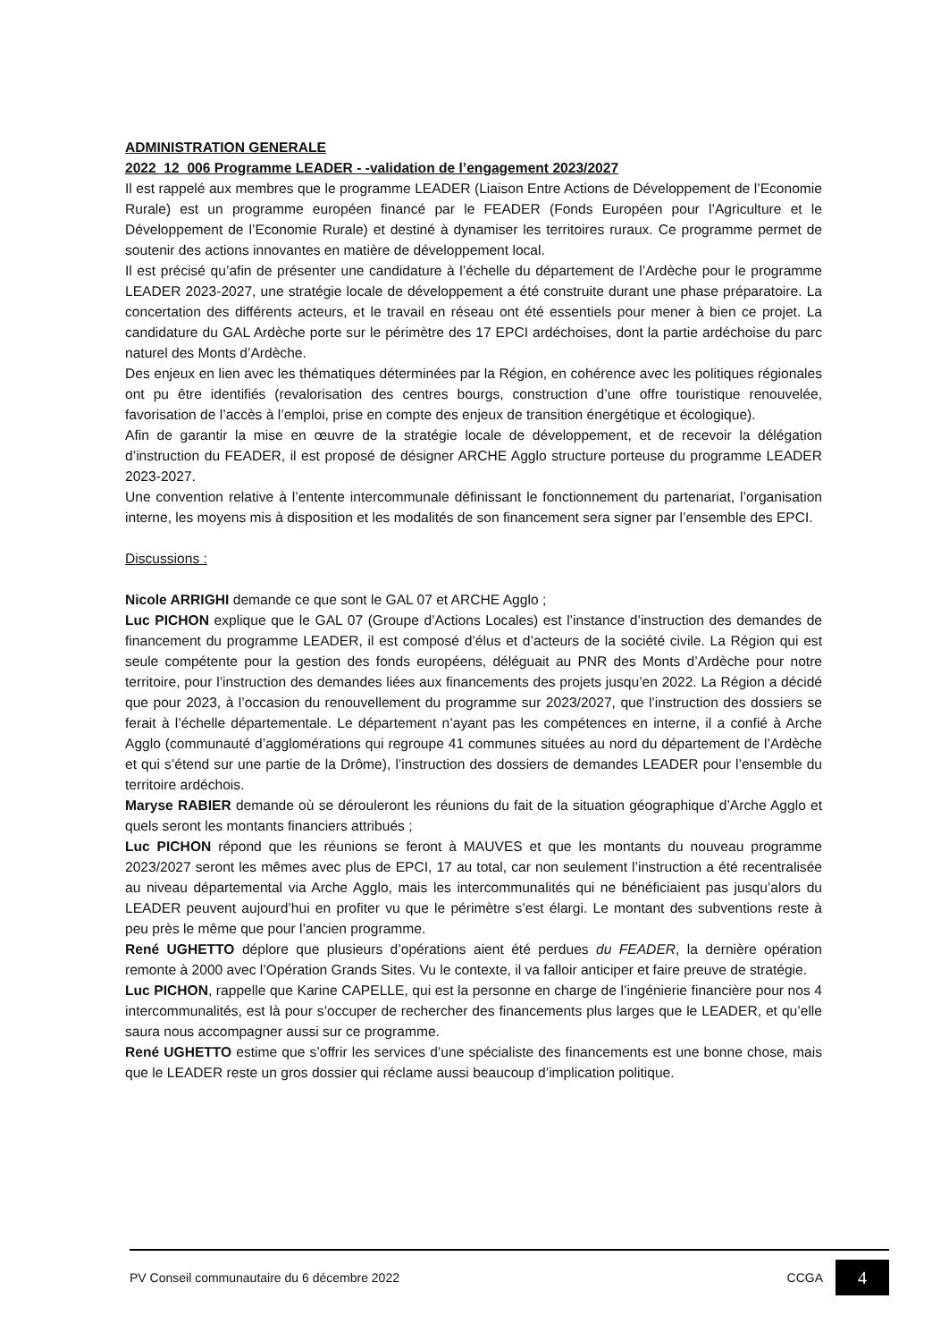ADMINISTRATION GENERALE
2022_12_006 Programme LEADER - -validation de l’engagement 2023/2027
Il est rappelé aux membres que le programme LEADER (Liaison Entre Actions de Développement de l’Economie Rurale) est un programme européen financé par le FEADER (Fonds Européen pour l’Agriculture et le Développement de l’Economie Rurale) et destiné à dynamiser les territoires ruraux. Ce programme permet de soutenir des actions innovantes en matière de développement local.
Il est précisé qu’afin de présenter une candidature à l’échelle du département de l’Ardèche pour le programme LEADER 2023-2027, une stratégie locale de développement a été construite durant une phase préparatoire. La concertation des différents acteurs, et le travail en réseau ont été essentiels pour mener à bien ce projet. La candidature du GAL Ardèche porte sur le périmètre des 17 EPCI ardéchoises, dont la partie ardéchoise du parc naturel des Monts d’Ardèche.
Des enjeux en lien avec les thématiques déterminées par la Région, en cohérence avec les politiques régionales ont pu être identifiés (revalorisation des centres bourgs, construction d’une offre touristique renouvelée, favorisation de l’accès à l’emploi, prise en compte des enjeux de transition énergétique et écologique).
Afin de garantir la mise en œuvre de la stratégie locale de développement, et de recevoir la délégation d’instruction du FEADER, il est proposé de désigner ARCHE Agglo structure porteuse du programme LEADER 2023-2027.
Une convention relative à l’entente intercommunale définissant le fonctionnement du partenariat, l’organisation interne, les moyens mis à disposition et les modalités de son financement sera signer par l’ensemble des EPCI.
Discussions :
Nicole ARRIGHI demande ce que sont le GAL 07 et ARCHE Agglo ;
Luc PICHON explique que le GAL 07 (Groupe d’Actions Locales) est l’instance d’instruction des demandes de financement du programme LEADER, il est composé d’élus et d’acteurs de la société civile. La Région qui est seule compétente pour la gestion des fonds européens, déléguait au PNR des Monts d’Ardèche pour notre territoire, pour l’instruction des demandes liées aux financements des projets jusqu’en 2022. La Région a décidé que pour 2023, à l’occasion du renouvellement du programme sur 2023/2027, que l’instruction des dossiers se ferait à l’échelle départementale. Le département n’ayant pas les compétences en interne, il a confié à Arche Agglo (communauté d’agglomérations qui regroupe 41 communes situées au nord du département de l’Ardèche et qui s’étend sur une partie de la Drôme), l’instruction des dossiers de demandes LEADER pour l’ensemble du territoire ardéchois.
Maryse RABIER demande où se dérouleront les réunions du fait de la situation géographique d’Arche Agglo et quels seront les montants financiers attribués ;
Luc PICHON répond que les réunions se feront à MAUVES et que les montants du nouveau programme 2023/2027 seront les mêmes avec plus de EPCI, 17 au total, car non seulement l’instruction a été recentralisée au niveau départemental via Arche Agglo, mais les intercommunalités qui ne bénéficiaient pas jusqu’alors du LEADER peuvent aujourd’hui en profiter vu que le périmètre s’est élargi. Le montant des subventions reste à peu près le même que pour l’ancien programme.
René UGHETTO déplore que plusieurs d’opérations aient été perdues du FEADER, la dernière opération remonte à 2000 avec l’Opération Grands Sites. Vu le contexte, il va falloir anticiper et faire preuve de stratégie.
Luc PICHON, rappelle que Karine CAPELLE, qui est la personne en charge de l’ingénierie financière pour nos 4 intercommunalités, est là pour s’occuper de rechercher des financements plus larges que le LEADER, et qu’elle saura nous accompagner aussi sur ce programme.
René UGHETTO estime que s’offrir les services d’une spécialiste des financements est une bonne chose, mais que le LEADER reste un gros dossier qui réclame aussi beaucoup d’implication politique.
PV Conseil communautaire du 6 décembre 2022 CCGA 4